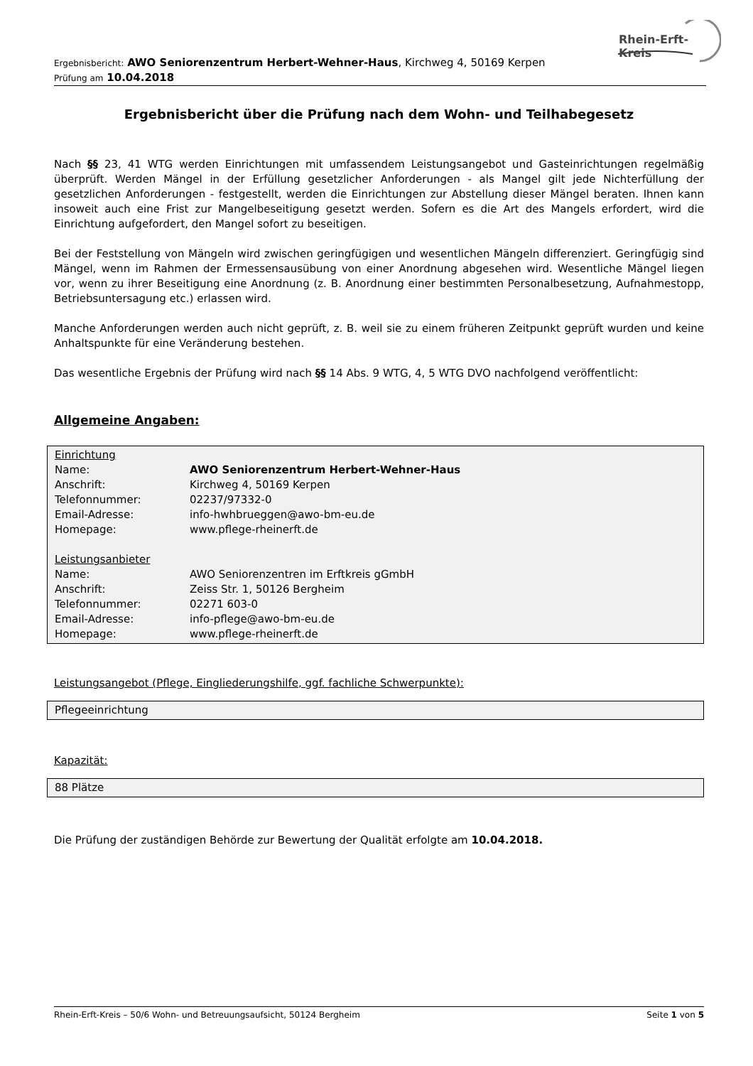Rhein-Erft-Kreis
Ergebnisbericht: AWO Seniorenzentrum Herbert-Wehner-Haus, Kirchweg 4, 50169 Kerpen
Prüfung am 10.04.2018
Ergebnisbericht über die Prüfung nach dem Wohn- und Teilhabegesetz
Nach §§ 23, 41 WTG werden Einrichtungen mit umfassendem Leistungsangebot und Gasteinrichtungen regelmäßig überprüft. Werden Mängel in der Erfüllung gesetzlicher Anforderungen - als Mangel gilt jede Nichterfüllung der gesetzlichen Anforderungen - festgestellt, werden die Einrichtungen zur Abstellung dieser Mängel beraten. Ihnen kann insoweit auch eine Frist zur Mangelbeseitigung gesetzt werden. Sofern es die Art des Mangels erfordert, wird die Einrichtung aufgefordert, den Mangel sofort zu beseitigen.
Bei der Feststellung von Mängeln wird zwischen geringfügigen und wesentlichen Mängeln differenziert. Geringfügig sind Mängel, wenn im Rahmen der Ermessensausübung von einer Anordnung abgesehen wird. Wesentliche Mängel liegen vor, wenn zu ihrer Beseitigung eine Anordnung (z. B. Anordnung einer bestimmten Personalbesetzung, Aufnahmestopp, Betriebsuntersagung etc.) erlassen wird.
Manche Anforderungen werden auch nicht geprüft, z. B. weil sie zu einem früheren Zeitpunkt geprüft wurden und keine Anhaltspunkte für eine Veränderung bestehen.
Das wesentliche Ergebnis der Prüfung wird nach §§ 14 Abs. 9 WTG, 4, 5 WTG DVO nachfolgend veröffentlicht:
Allgemeine Angaben:
| Einrichtung | |
| Name: | AWO Seniorenzentrum Herbert-Wehner-Haus |
| Anschrift: | Kirchweg 4, 50169 Kerpen |
| Telefonnummer: | 02237/97332-0 |
| Email-Adresse: | info-hwhbrueggen@awo-bm-eu.de |
| Homepage: | www.pflege-rheinerft.de |
| Leistungsanbieter | |
| Name: | AWO Seniorenzentren im Erftkreis gGmbH |
| Anschrift: | Zeiss Str. 1, 50126 Bergheim |
| Telefonnummer: | 02271 603-0 |
| Email-Adresse: | info-pflege@awo-bm-eu.de |
| Homepage: | www.pflege-rheinerft.de |
Leistungsangebot (Pflege, Eingliederungshilfe, ggf. fachliche Schwerpunkte):
Pflegeeinrichtung
Kapazität:
88 Plätze
Die Prüfung der zuständigen Behörde zur Bewertung der Qualität erfolgte am 10.04.2018.
Rhein-Erft-Kreis – 50/6 Wohn- und Betreuungsaufsicht, 50124 Bergheim Seite 1 von 5